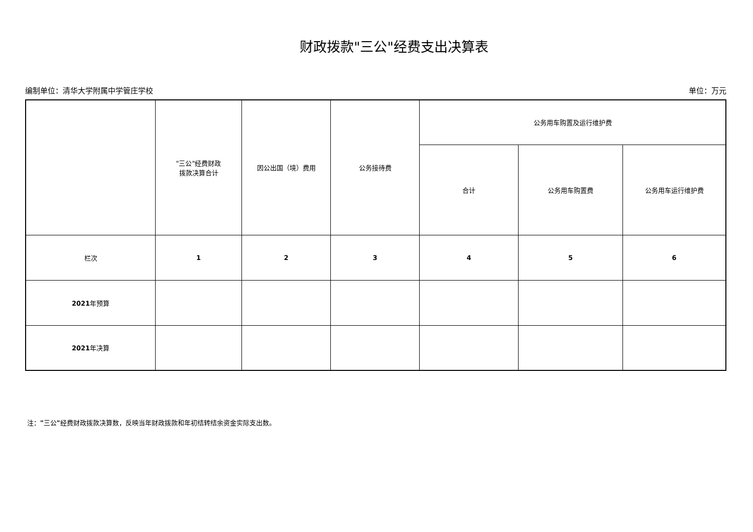财政拨款"三公"经费支出决算表
编制单位：清华大学附属中学管庄学校 单位：万元
| | "三公"经费财政 拨款决算合计 | 因公出国（境）费用 | 公务接待费 | 公务用车购置及运行维护费 | | |
| --- | --- | --- | --- | --- | --- | --- |
| | | | | 合计 | 公务用车购置费 | 公务用车运行维护费 |
| 栏次 | 1 | 2 | 3 | 4 | 5 | 6 |
| 2021 年预算 | | | | | | |
| 2021 年决算 | | | | | | |
注："三公"经费财政拨款决算数，反映当年财政拨款和年初结转结余资金实际支出数。